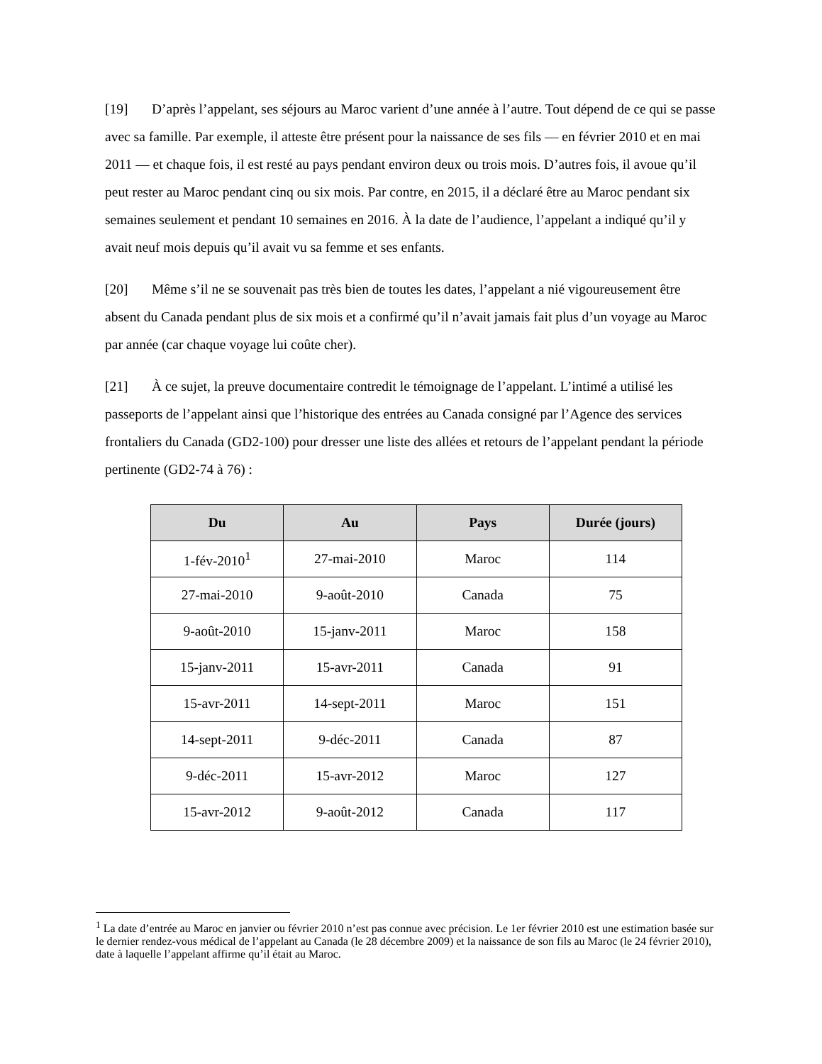[19] D’après l’appelant, ses séjours au Maroc varient d’une année à l’autre. Tout dépend de ce qui se passe avec sa famille. Par exemple, il atteste être présent pour la naissance de ses fils — en février 2010 et en mai 2011 — et chaque fois, il est resté au pays pendant environ deux ou trois mois. D’autres fois, il avoue qu’il peut rester au Maroc pendant cinq ou six mois. Par contre, en 2015, il a déclaré être au Maroc pendant six semaines seulement et pendant 10 semaines en 2016. À la date de l’audience, l’appelant a indiqué qu’il y avait neuf mois depuis qu’il avait vu sa femme et ses enfants.
[20] Même s’il ne se souvenait pas très bien de toutes les dates, l’appelant a nié vigoureusement être absent du Canada pendant plus de six mois et a confirmé qu’il n’avait jamais fait plus d’un voyage au Maroc par année (car chaque voyage lui coûte cher).
[21] À ce sujet, la preuve documentaire contredit le témoignage de l’appelant. L’intimé a utilisé les passeports de l’appelant ainsi que l’historique des entrées au Canada consigné par l’Agence des services frontaliers du Canada (GD2-100) pour dresser une liste des allées et retours de l’appelant pendant la période pertinente (GD2-74 à 76) :
| Du | Au | Pays | Durée (jours) |
| --- | --- | --- | --- |
| 1-fév-2010<sup>1</sup> | 27-mai-2010 | Maroc | 114 |
| 27-mai-2010 | 9-août-2010 | Canada | 75 |
| 9-août-2010 | 15-janv-2011 | Maroc | 158 |
| 15-janv-2011 | 15-avr-2011 | Canada | 91 |
| 15-avr-2011 | 14-sept-2011 | Maroc | 151 |
| 14-sept-2011 | 9-déc-2011 | Canada | 87 |
| 9-déc-2011 | 15-avr-2012 | Maroc | 127 |
| 15-avr-2012 | 9-août-2012 | Canada | 117 |
<sup>1</sup> La date d’entrée au Maroc en janvier ou février 2010 n’est pas connue avec précision. Le 1er février 2010 est une estimation basée sur le dernier rendez-vous médical de l’appelant au Canada (le 28 décembre 2009) et la naissance de son fils au Maroc (le 24 février 2010), date à laquelle l’appelant affirme qu’il était au Maroc.